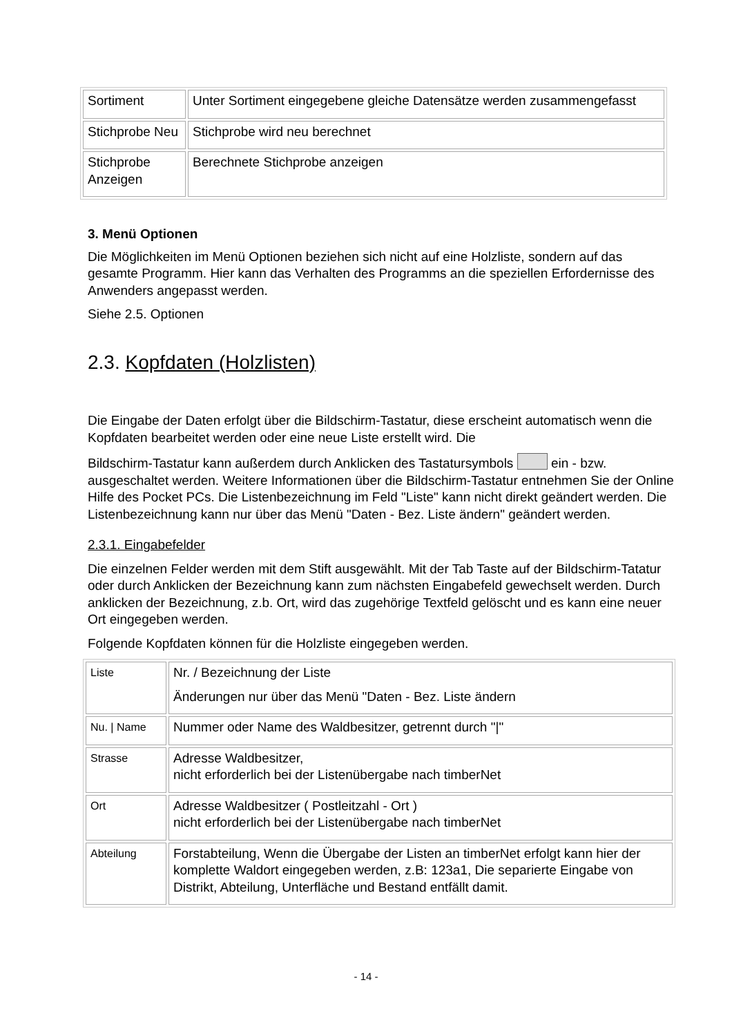| Sortiment | Unter Sortiment eingegebene gleiche Datensätze werden zusammengefasst |
| Stichprobe Neu | Stichprobe wird neu berechnet |
| Stichprobe Anzeigen | Berechnete Stichprobe anzeigen |
3. Menü Optionen
Die Möglichkeiten im Menü Optionen beziehen sich nicht auf eine Holzliste, sondern auf das gesamte Programm. Hier kann das Verhalten des Programms an die speziellen Erfordernisse des Anwenders angepasst werden.
Siehe 2.5. Optionen
2.3. Kopfdaten (Holzlisten)
Die Eingabe der Daten erfolgt über die Bildschirm-Tastatur, diese erscheint automatisch wenn die Kopfdaten bearbeitet werden oder eine neue Liste erstellt wird. Die
Bildschirm-Tastatur kann außerdem durch Anklicken des Tastatursymbols ein - bzw. ausgeschaltet werden. Weitere Informationen über die Bildschirm-Tastatur entnehmen Sie der Online Hilfe des Pocket PCs. Die Listenbezeichnung im Feld "Liste" kann nicht direkt geändert werden. Die Listenbezeichnung kann nur über das Menü "Daten - Bez. Liste ändern" geändert werden.
2.3.1. Eingabefelder
Die einzelnen Felder werden mit dem Stift ausgewählt. Mit der Tab Taste auf der Bildschirm-Tatatur oder durch Anklicken der Bezeichnung kann zum nächsten Eingabefeld gewechselt werden. Durch anklicken der Bezeichnung, z.b. Ort, wird das zugehörige Textfeld gelöscht und es kann eine neuer Ort eingegeben werden.
Folgende Kopfdaten können für die Holzliste eingegeben werden.
| Liste | Nr. / Bezeichnung der Liste Änderungen nur über das Menü "Daten - Bez. Liste ändern |
| Nu. / Name | Nummer oder Name des Waldbesitzer, getrennt durch "/" |
| Strasse | Adresse Waldbesitzer, nicht erforderlich bei der Listenübergabe nach timberNet |
| Ort | Adresse Waldbesitzer ( Postleitzahl - Ort ) nicht erforderlich bei der Listenübergabe nach timberNet |
| Abteilung | Forstabteilung, Wenn die Übergabe der Listen an timberNet erfolgt kann hier der komplette Waldort eingegeben werden, z.B: 123a1, Die separierte Eingabe von Distrikt, Abteilung, Unterfläche und Bestand entfällt damit. |
- 14 -